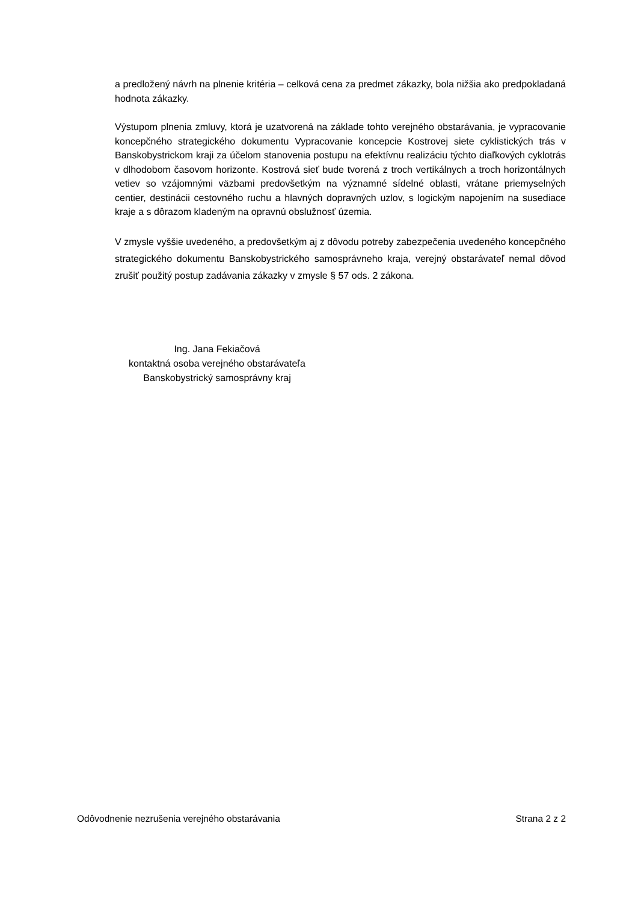a predložený návrh na plnenie kritéria – celková cena za predmet zákazky, bola nižšia ako predpokladaná hodnota zákazky.
Výstupom plnenia zmluvy, ktorá je uzatvorená na základe tohto verejného obstarávania, je vypracovanie koncepčného strategického dokumentu Vypracovanie koncepcie Kostrovej siete cyklistických trás v Banskobystrickom kraji za účelom stanovenia postupu na efektívnu realizáciu týchto diaľkových cyklotrás v dlhodobom časovom horizonte. Kostrová sieť bude tvorená z troch vertikálnych a troch horizontálnych vetiev so vzájomnými väzbami predovšetkým na významné sídelné oblasti, vrátane priemyselných centier, destinácii cestovného ruchu a hlavných dopravných uzlov, s logickým napojením na susediace kraje a s dôrazom kladeným na opravnú obslužnosť územia.
V zmysle vyššie uvedeného, a predovšetkým aj z dôvodu potreby zabezpečenia uvedeného koncepčného strategického dokumentu Banskobystrického samosprávneho kraja, verejný obstarávateľ nemal dôvod zrušiť použitý postup zadávania zákazky v zmysle § 57 ods. 2 zákona.
Ing. Jana Fekiačová
kontaktná osoba verejného obstarávateľa
Banskobystrický samosprávny kraj
Odôvodnenie nezrušenia verejného obstarávania Strana 2 z 2